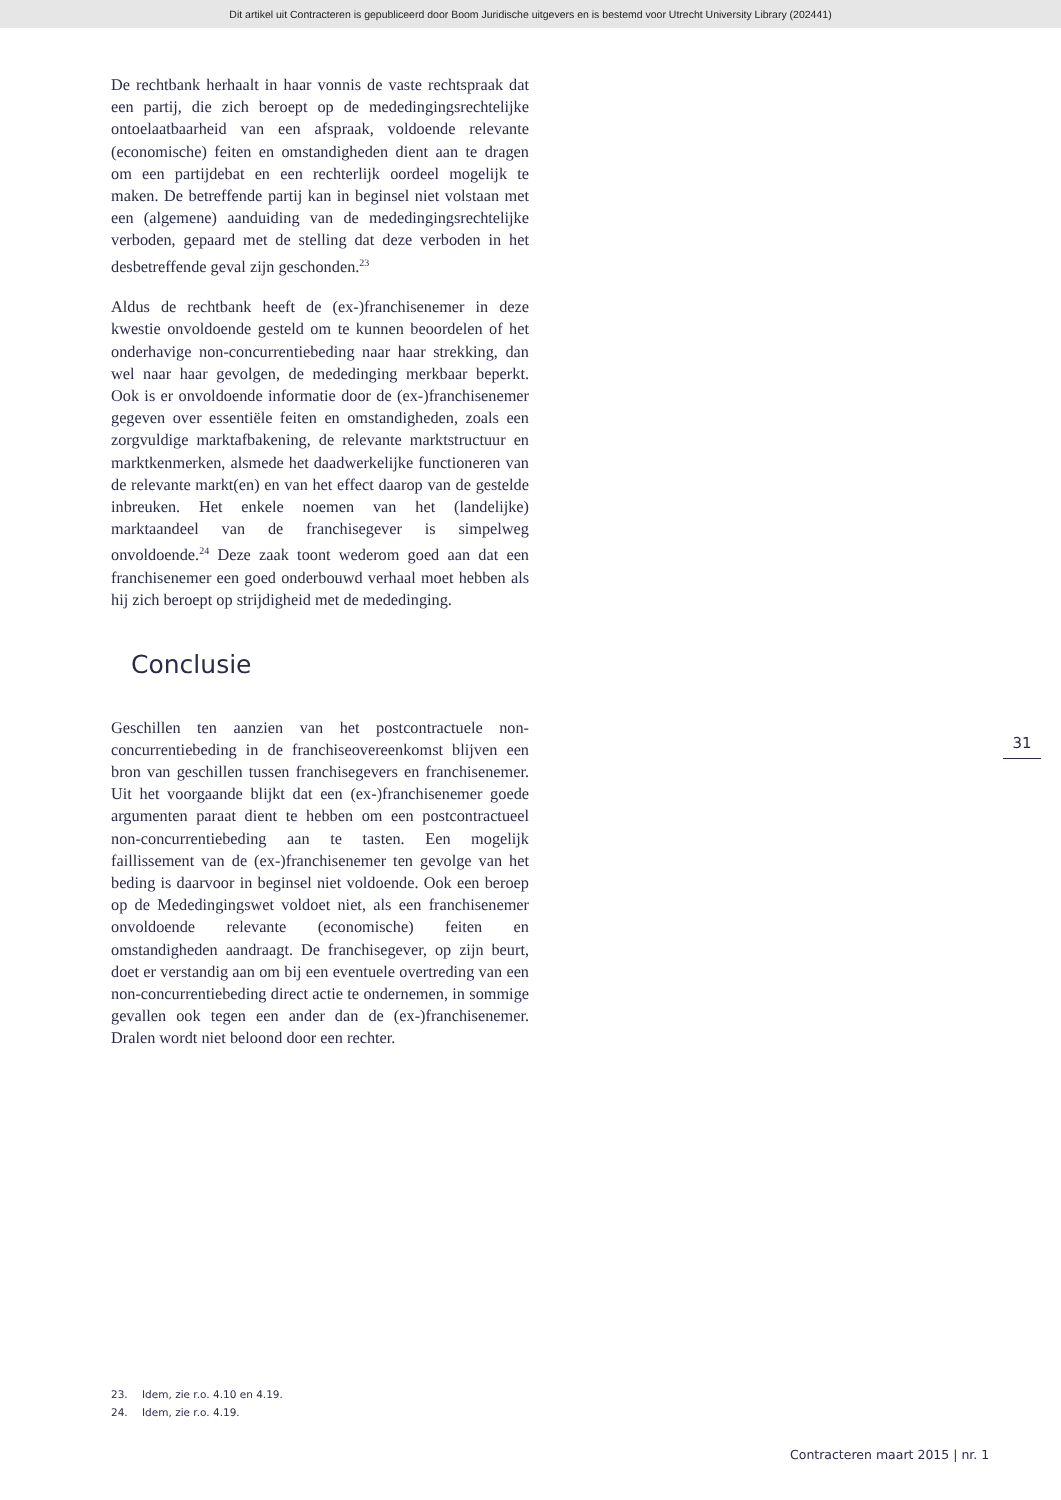Dit artikel uit Contracteren is gepubliceerd door Boom Juridische uitgevers en is bestemd voor Utrecht University Library (202441)
De rechtbank herhaalt in haar vonnis de vaste recht­spraak dat een partij, die zich beroept op de mededin­gingsrechtelijke ontoelaatbaarheid van een afspraak, voldoende relevante (economische) feiten en omstandig­heden dient aan te dragen om een partijdebat en een rechterlijk oordeel mogelijk te maken. De betreffende partij kan in beginsel niet volstaan met een (algemene) aanduiding van de mededingingsrechtelijke verboden, gepaard met de stelling dat deze verboden in het desbe­treffende geval zijn geschonden.<sup>23</sup>
Aldus de rechtbank heeft de (ex-)franchisenemer in deze kwestie onvoldoende gesteld om te kunnen beoor­delen of het onderhavige non-concurrentiebeding naar haar strekking, dan wel naar haar gevolgen, de mededin­ging merkbaar beperkt. Ook is er onvoldoende informa­tie door de (ex-)franchisenemer gegeven over essentiële feiten en omstandigheden, zoals een zorgvuldige markt­afbakening, de relevante marktstructuur en marktken­merken, alsmede het daadwerkelijke functioneren van de relevante markt(en) en van het effect daarop van de gestelde inbreuken. Het enkele noemen van het (lande­lijke) marktaandeel van de franchisegever is simpelweg onvoldoende.<sup>24</sup> Deze zaak toont wederom goed aan dat een franchisenemer een goed onderbouwd verhaal moet hebben als hij zich beroept op strijdigheid met de mede­dinging.
Conclusie
Geschillen ten aanzien van het postcontractuele non-concurrentiebeding in de franchiseovereenkomst blijven een bron van geschillen tussen franchisegevers en fran­chisenemer. Uit het voorgaande blijkt dat een (ex-)fran­chisenemer goede argumenten paraat dient te hebben om een postcontractueel non-concurrentiebeding aan te tasten. Een mogelijk faillissement van de (ex-)franchise­nemer ten gevolge van het beding is daarvoor in beginsel niet voldoende. Ook een beroep op de Mededingingswet voldoet niet, als een franchisenemer onvoldoende rele­vante (economische) feiten en omstandigheden aan­draagt. De franchisegever, op zijn beurt, doet er ver­standig aan om bij een eventuele overtreding van een non-concurrentiebeding direct actie te ondernemen, in sommige gevallen ook tegen een ander dan de (ex-)fran­chisenemer. Dralen wordt niet beloond door een rech­ter.
31
23. Idem, zie r.o. 4.10 en 4.19.
24. Idem, zie r.o. 4.19.
Contracteren maart 2015 | nr. 1